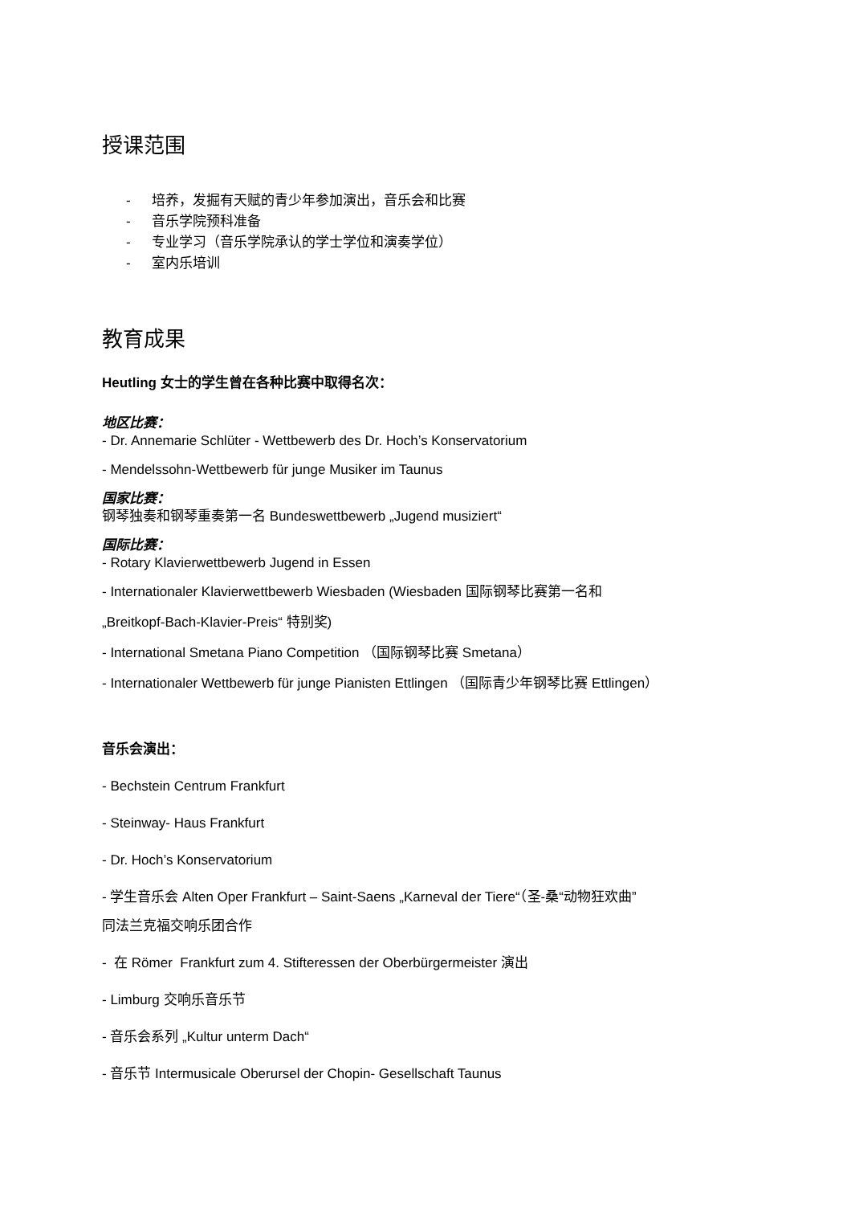授课范围
- 培养，发掘有天赋的青少年参加演出，音乐会和比赛
- 音乐学院预科准备
- 专业学习（音乐学院承认的学士学位和演奏学位）
- 室内乐培训
教育成果
Heutling 女士的学生曾在各种比赛中取得名次：
地区比赛：
- Dr. Annemarie Schlüter - Wettbewerb des Dr. Hoch’s Konservatorium
- Mendelssohn-Wettbewerb für junge Musiker im Taunus
国家比赛：
钢琴独奏和钢琴重奏第一名 Bundeswettbewerb „Jugend musiziert“
国际比赛：
- Rotary Klavierwettbewerb Jugend in Essen
- Internationaler Klavierwettbewerb Wiesbaden (Wiesbaden 国际钢琴比赛第一名和
„Breitkopf-Bach-Klavier-Preis“ 特别奖)
- International Smetana Piano Competition （国际钢琴比赛 Smetana）
- Internationaler Wettbewerb für junge Pianisten Ettlingen （国际青少年钢琴比赛 Ettlingen）
音乐会演出：
- Bechstein Centrum Frankfurt
- Steinway- Haus Frankfurt
- Dr. Hoch’s Konservatorium
- 学生音乐会 Alten Oper Frankfurt – Saint-Saens „Karneval der Tiere“（圣-桑“动物狂欢曲”
同法兰克福交响乐团合作
- 在 Römer Frankfurt zum 4. Stifteressen der Oberbürgermeister 演出
- Limburg 交响乐音乐节
- 音乐会系列 „Kultur unterm Dach“
- 音乐节 Intermusicale Oberursel der Chopin- Gesellschaft Taunus